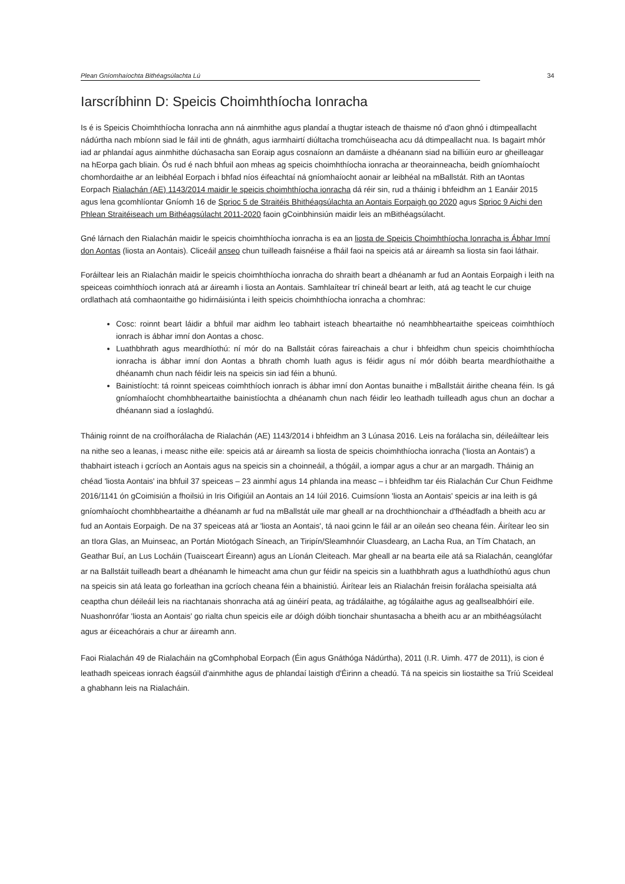Plean Gníomhaíochta Bithéagsúlachta Lú 34
Iarscríbhinn D: Speicis Choimhthíocha Ionracha
Is é is Speicis Choimhthíocha Ionracha ann ná ainmhithe agus plandaí a thugtar isteach de thaisme nó d'aon ghnó i dtimpeallacht nádúrtha nach mbíonn siad le fáil inti de ghnáth, agus iarmhairtí diúltacha tromchúiseacha acu dá dtimpeallacht nua. Is bagairt mhór iad ar phlandaí agus ainmhithe dúchasacha san Eoraip agus cosnaíonn an damáiste a dhéanann siad na billiúin euro ar gheilleagar na hEorpa gach bliain. Ós rud é nach bhfuil aon mheas ag speicis choimhthíocha ionracha ar theorainneacha, beidh gníomhaíocht chomhordaithe ar an leibhéal Eorpach i bhfad níos éifeachtaí ná gníomhaíocht aonair ar leibhéal na mBallstát. Rith an tAontas Eorpach Rialachán (AE) 1143/2014 maidir le speicis choimhthíocha ionracha dá réir sin, rud a tháinig i bhfeidhm an 1 Eanáir 2015 agus lena gcomhlíontar Gníomh 16 de Sprioc 5 de Straitéis Bhithéagsúlachta an Aontais Eorpaigh go 2020 agus Sprioc 9 Aichi den Phlean Straitéiseach um Bithéagsúlacht 2011-2020 faoin gCoinbhinsiún maidir leis an mBithéagsúlacht.
Gné lárnach den Rialachán maidir le speicis choimhthíocha ionracha is ea an liosta de Speicis Choimhthíocha Ionracha is Ábhar Imní don Aontas (liosta an Aontais). Cliceáil anseo chun tuilleadh faisnéise a fháil faoi na speicis atá ar áireamh sa liosta sin faoi láthair.
Foráiltear leis an Rialachán maidir le speicis choimhthíocha ionracha do shraith beart a dhéanamh ar fud an Aontais Eorpaigh i leith na speiceas coimhthíoch ionrach atá ar áireamh i liosta an Aontais. Samhlaítear trí chineál beart ar leith, atá ag teacht le cur chuige ordlathach atá comhaontaithe go hidirnáisiúnta i leith speicis choimhthíocha ionracha a chomhrac:
Cosc: roinnt beart láidir a bhfuil mar aidhm leo tabhairt isteach bheartaithe nó neamhbheartaithe speiceas coimhthíoch ionrach is ábhar imní don Aontas a chosc.
Luathbhrath agus meardhíothú: ní mór do na Ballstáit córas faireachais a chur i bhfeidhm chun speicis choimhthíocha ionracha is ábhar imní don Aontas a bhrath chomh luath agus is féidir agus ní mór dóibh bearta meardhíothaithe a dhéanamh chun nach féidir leis na speicis sin iad féin a bhunú.
Bainistíocht: tá roinnt speiceas coimhthíoch ionrach is ábhar imní don Aontas bunaithe i mBallstáit áirithe cheana féin. Is gá gníomhaíocht chomhbheartaithe bainistíochta a dhéanamh chun nach féidir leo leathadh tuilleadh agus chun an dochar a dhéanann siad a íoslaghdú.
Tháinig roinnt de na croífhorálacha de Rialachán (AE) 1143/2014 i bhfeidhm an 3 Lúnasa 2016. Leis na forálacha sin, déileáiltear leis na nithe seo a leanas, i measc nithe eile: speicis atá ar áireamh sa liosta de speicis choimhthíocha ionracha ('liosta an Aontais') a thabhairt isteach i gcríoch an Aontais agus na speicis sin a choinneáil, a thógáil, a iompar agus a chur ar an margadh. Tháinig an chéad 'liosta Aontais' ina bhfuil 37 speiceas – 23 ainmhí agus 14 phlanda ina measc – i bhfeidhm tar éis Rialachán Cur Chun Feidhme 2016/1141 ón gCoimisiún a fhoilsiú in Iris Oifigiúil an Aontais an 14 Iúil 2016. Cuimsíonn 'liosta an Aontais' speicis ar ina leith is gá gníomhaíocht chomhbheartaithe a dhéanamh ar fud na mBallstát uile mar gheall ar na drochthionchair a d'fhéadfadh a bheith acu ar fud an Aontais Eorpaigh. De na 37 speiceas atá ar 'liosta an Aontais', tá naoi gcinn le fáil ar an oileán seo cheana féin. Áirítear leo sin an tIora Glas, an Muinseac, an Portán Miotógach Síneach, an Tiripín/Sleamhnóir Cluasdearg, an Lacha Rua, an Tím Chatach, an Geathar Buí, an Lus Locháin (Tuaisceart Éireann) agus an Líonán Cleiteach. Mar gheall ar na bearta eile atá sa Rialachán, ceanglófar ar na Ballstáit tuilleadh beart a dhéanamh le himeacht ama chun gur féidir na speicis sin a luathbhrath agus a luathdhíothú agus chun na speicis sin atá leata go forleathan ina gcríoch cheana féin a bhainistiú. Áirítear leis an Rialachán freisin forálacha speisialta atá ceaptha chun déileáil leis na riachtanais shonracha atá ag úinéirí peata, ag trádálaithe, ag tógálaithe agus ag geallsealbhóirí eile. Nuashonrófar 'liosta an Aontais' go rialta chun speicis eile ar dóigh dóibh tionchair shuntasacha a bheith acu ar an mbithéagsúlacht agus ar éiceachórais a chur ar áireamh ann.
Faoi Rialachán 49 de Rialacháin na gComhphobal Eorpach (Éin agus Gnáthóga Nádúrtha), 2011 (I.R. Uimh. 477 de 2011), is cion é leathadh speiceas ionrach éagsúil d'ainmhithe agus de phlandaí laistigh d'Éirinn a cheadú. Tá na speicis sin liostaithe sa Tríú Sceideal a ghabhann leis na Rialacháin.